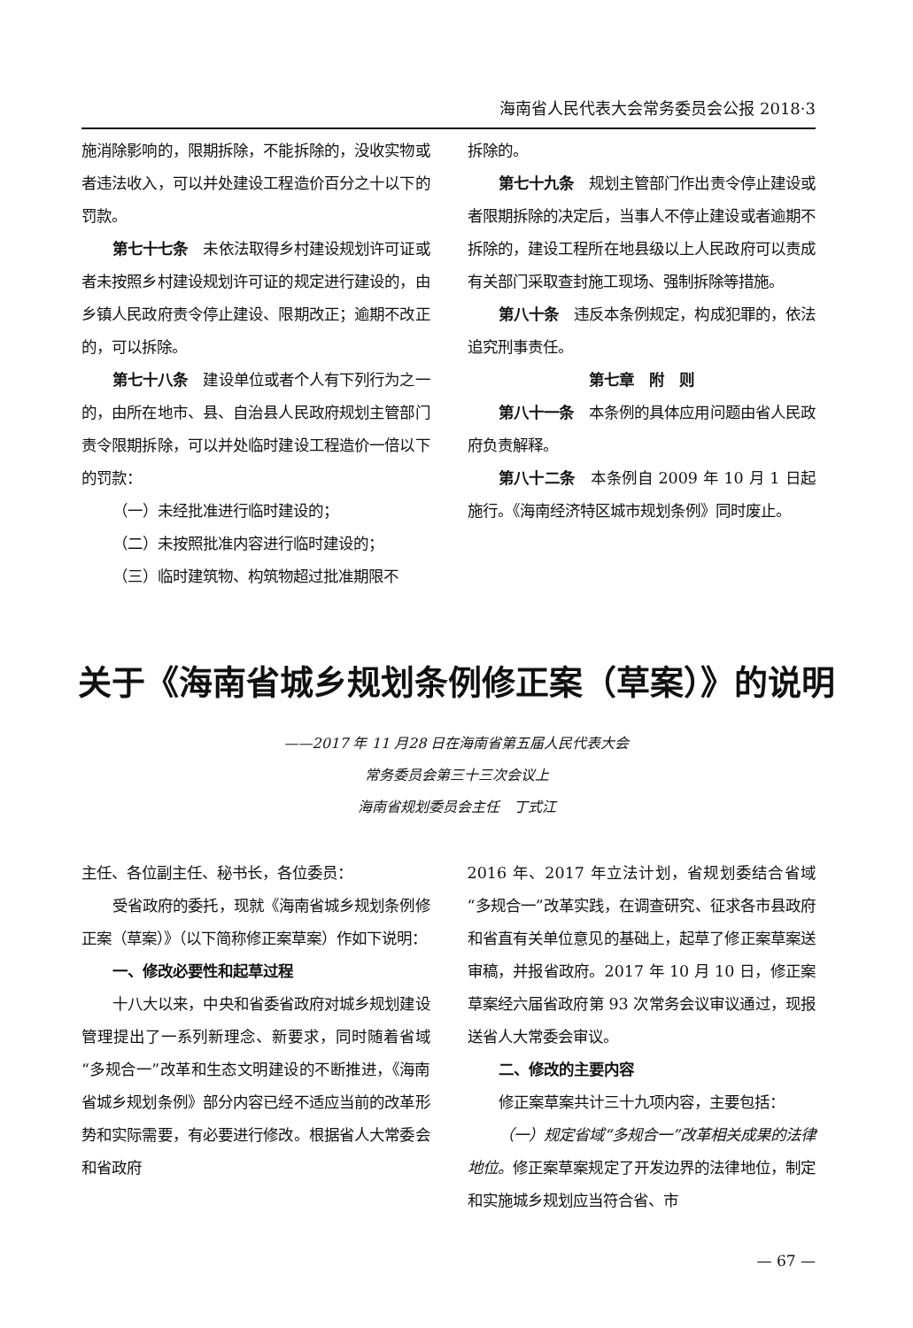海南省人民代表大会常务委员会公报 2018·3
施消除影响的，限期拆除，不能拆除的，没收实物或者违法收入，可以并处建设工程造价百分之十以下的罚款。
第七十七条　未依法取得乡村建设规划许可证或者未按照乡村建设规划许可证的规定进行建设的，由乡镇人民政府责令停止建设、限期改正；逾期不改正的，可以拆除。
第七十八条　建设单位或者个人有下列行为之一的，由所在地市、县、自治县人民政府规划主管部门责令限期拆除，可以并处临时建设工程造价一倍以下的罚款：
（一）未经批准进行临时建设的；
（二）未按照批准内容进行临时建设的；
（三）临时建筑物、构筑物超过批准期限不
拆除的。
第七十九条　规划主管部门作出责令停止建设或者限期拆除的决定后，当事人不停止建设或者逾期不拆除的，建设工程所在地县级以上人民政府可以责成有关部门采取查封施工现场、强制拆除等措施。
第八十条　违反本条例规定，构成犯罪的，依法追究刑事责任。
第七章　附　则
第八十一条　本条例的具体应用问题由省人民政府负责解释。
第八十二条　本条例自 2009 年 10 月 1 日起施行。《海南经济特区城市规划条例》同时废止。
关于《海南省城乡规划条例修正案（草案）》的说明
——2017 年 11 月28 日在海南省第五届人民代表大会
常务委员会第三十三次会议上
海南省规划委员会主任　丁式江
主任、各位副主任、秘书长，各位委员：
受省政府的委托，现就《海南省城乡规划条例修正案（草案）》（以下简称修正案草案）作如下说明：
一、修改必要性和起草过程
十八大以来，中央和省委省政府对城乡规划建设管理提出了一系列新理念、新要求，同时随着省域“多规合一”改革和生态文明建设的不断推进，《海南省城乡规划条例》部分内容已经不适应当前的改革形势和实际需要，有必要进行修改。根据省人大常委会和省政府
2016 年、2017 年立法计划，省规划委结合省域“多规合一”改革实践，在调查研究、征求各市县政府和省直有关单位意见的基础上，起草了修正案草案送审稿，并报省政府。2017 年 10 月 10 日，修正案草案经六届省政府第 93 次常务会议审议通过，现报送省人大常委会审议。
二、修改的主要内容
修正案草案共计三十九项内容，主要包括：
（一）规定省域“多规合一”改革相关成果的法律地位。修正案草案规定了开发边界的法律地位，制定和实施城乡规划应当符合省、市
— 67 —